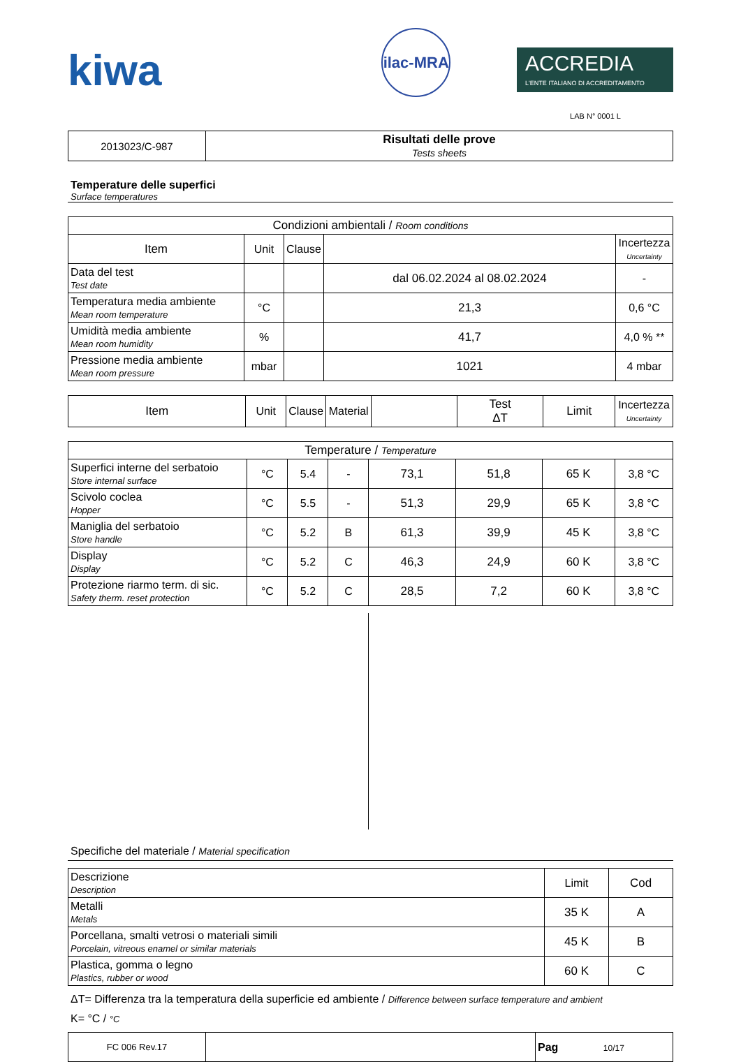kiwa
ilac-MRA
ACCREDIA
L'ENTE ITALIANO DI ACCREDITAMENTO
LAB N° 0001 L
| 2013023/C-987 | Risultati delle prove Tests sheets |
Temperature delle superfici
Surface temperatures
| Condizioni ambientali / Room conditions | | | | |
| Item | Unit | Clause | | Incertezza Uncertainty |
| Data del test Test date | | | dal 06.02.2024 al 08.02.2024 | - |
| Temperatura media ambiente Mean room temperature | °C | | 21,3 | 0,6 °C |
| Umidità media ambiente Mean room humidity | % | | 41,7 | 4,0 % ** |
| Pressione media ambiente Mean room pressure | mbar | | 1021 | 4 mbar |
| Item | Unit | Clause | Material | | Test ΔT | Limit | Incertezza Uncertainty |
| --- | --- | --- | --- | --- | --- | --- | --- |
| Temperature / Temperature | | | | | | | |
| Superfici interne del serbatoio Store internal surface | °C | 5.4 | - | 73,1 | 51,8 | 65 K | 3,8 °C |
| Scivolo coclea Hopper | °C | 5.5 | - | 51,3 | 29,9 | 65 K | 3,8 °C |
| Maniglia del serbatoio Store handle | °C | 5.2 | B | 61,3 | 39,9 | 45 K | 3,8 °C |
| Display Display | °C | 5.2 | C | 46,3 | 24,9 | 60 K | 3,8 °C |
| Protezione riarmo term. di sic. Safety therm. reset protection | °C | 5.2 | C | 28,5 | 7,2 | 60 K | 3,8 °C |
Specifiche del materiale / Material specification
| Descrizione Description | Limit | Cod |
| Metalli Metals | 35 K | A |
| Porcellana, smalti vetrosi o materiali simili Porcelain, vitreous enamel or similar materials | 45 K | B |
| Plastica, gomma o legno Plastics, rubber or wood | 60 K | C |
ΔT= Differenza tra la temperatura della superficie ed ambiente / Difference between surface temperature and ambient
K= °C / °C
| FC 006 Rev.17 | | Pag 10/17 |